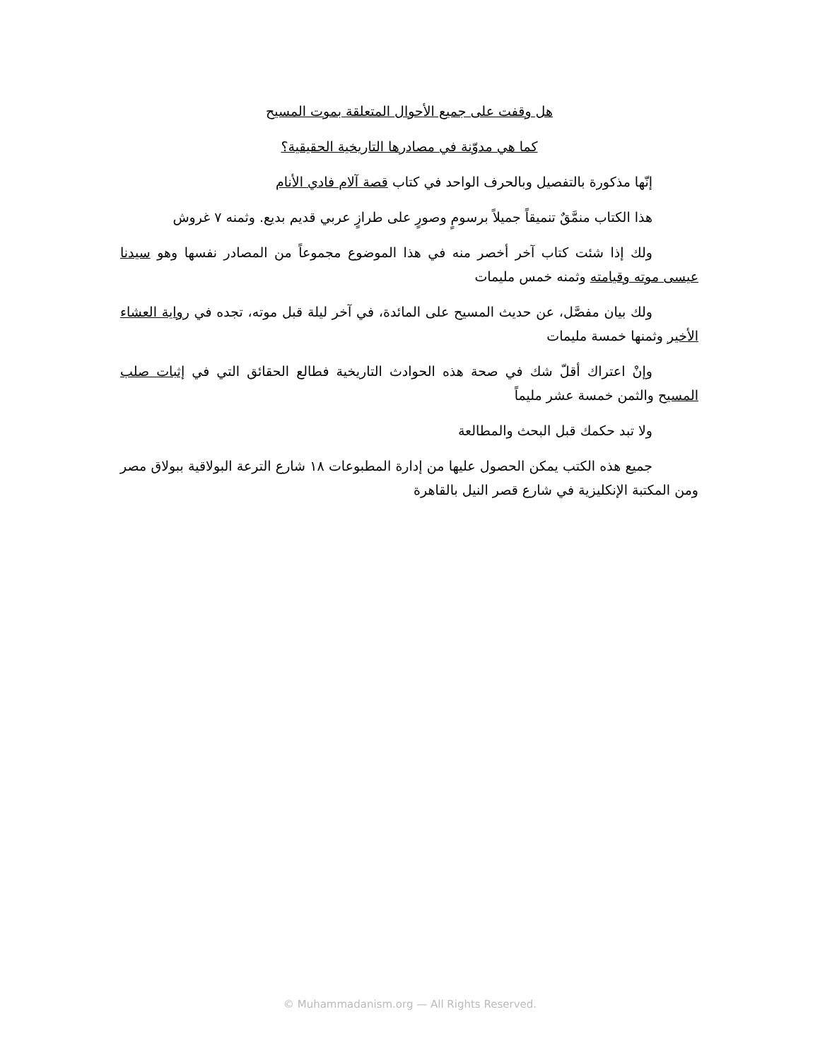هل وقفت على جميع الأحوال المتعلقة بموت المسيح
كما هي مدوّنة في مصادرها التاريخية الحقيقية؟
إنّها مذكورة بالتفصيل وبالحرف الواحد في كتاب قصة آلام فادي الأنام
هذا الكتاب منمَّقٌ تنميقاً جميلاً برسومٍ وصورٍ على طرازٍ عربي قديم بديع. وثمنه ٧ غروش
ولك إذا شئت كتاب آخر أخصر منه في هذا الموضوع مجموعاً من المصادر نفسها وهو سيدنا عيسى موته وقيامته وثمنه خمس مليمات
ولك بيان مفصَّل، عن حديث المسيح على المائدة، في آخر ليلة قبل موته، تجده في رواية العشاء الأخير وثمنها خمسة مليمات
وإنْ اعتراك أقلّ شك في صحة هذه الحوادث التاريخية فطالع الحقائق التي في إثبات صلب المسيح والثمن خمسة عشر مليماً
ولا تبد حكمك قبل البحث والمطالعة
جميع هذه الكتب يمكن الحصول عليها من إدارة المطبوعات ١٨ شارع الترعة البولاقية ببولاق مصر ومن المكتبة الإنكليزية في شارع قصر النيل بالقاهرة
© Muhammadanism.org — All Rights Reserved.